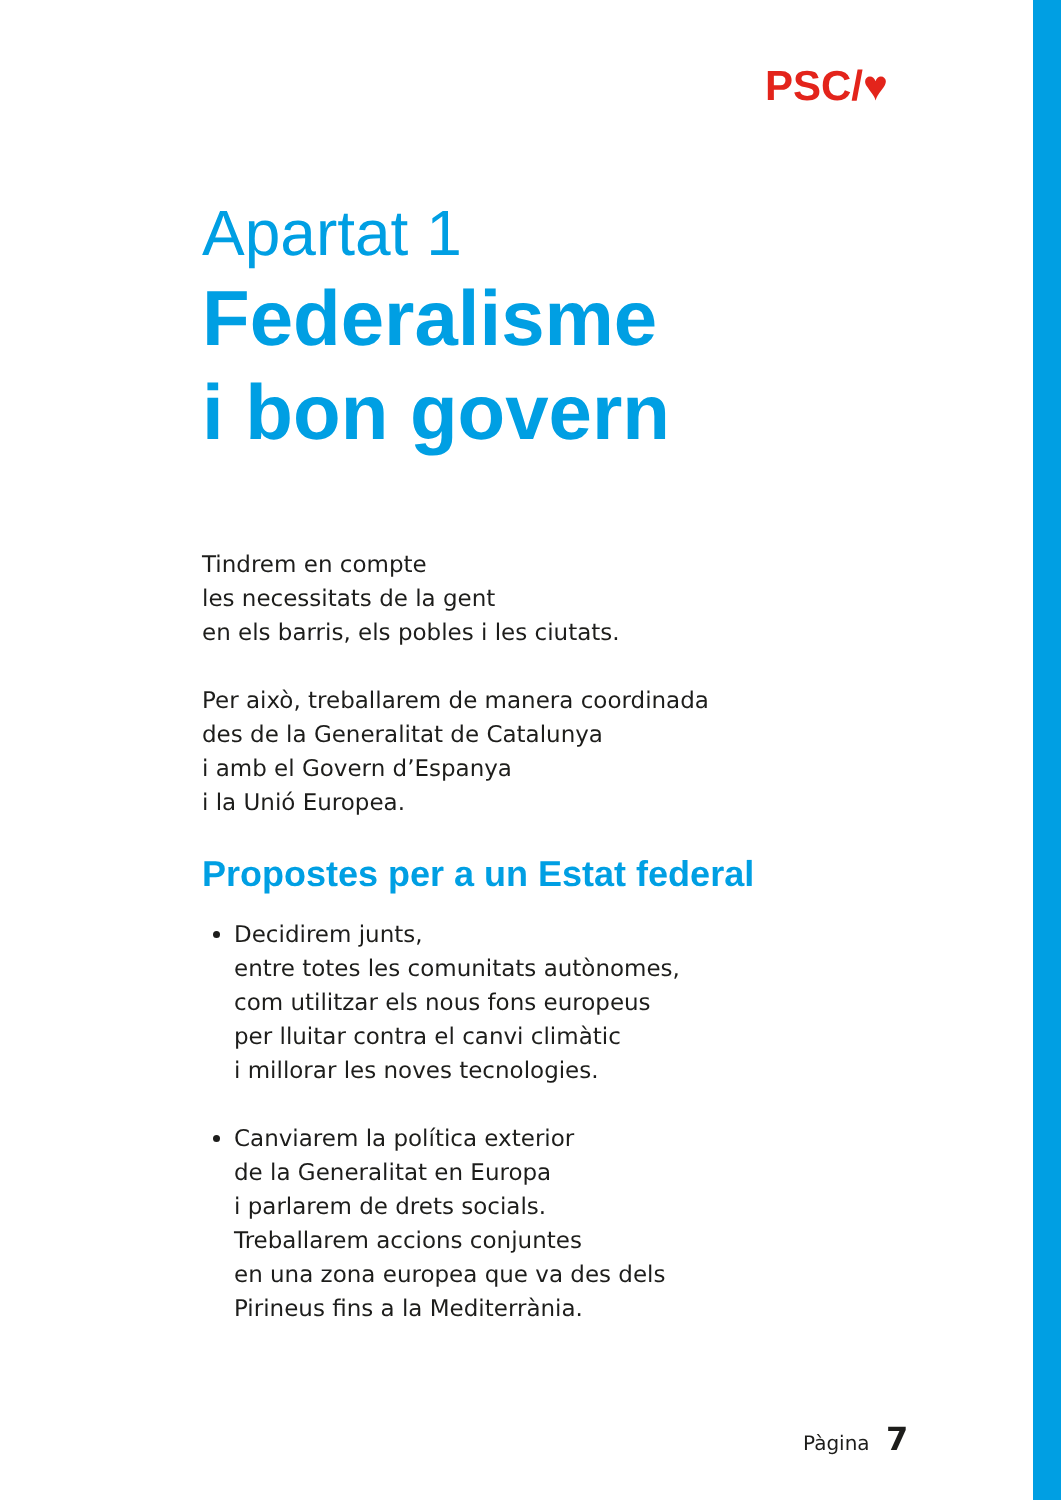PSC/♥
Apartat 1
Federalisme
i bon govern
Tindrem en compte
les necessitats de la gent
en els barris, els pobles i les ciutats.
Per això, treballarem de manera coordinada
des de la Generalitat de Catalunya
i amb el Govern d’Espanya
i la Unió Europea.
Propostes per a un Estat federal
Decidirem junts,
entre totes les comunitats autònomes,
com utilitzar els nous fons europeus
per lluitar contra el canvi climàtic
i millorar les noves tecnologies.
Canviarem la política exterior
de la Generalitat en Europa
i parlarem de drets socials.
Treballarem accions conjuntes
en una zona europea que va des dels
Pirineus fins a la Mediterrània.
Pàgina 7